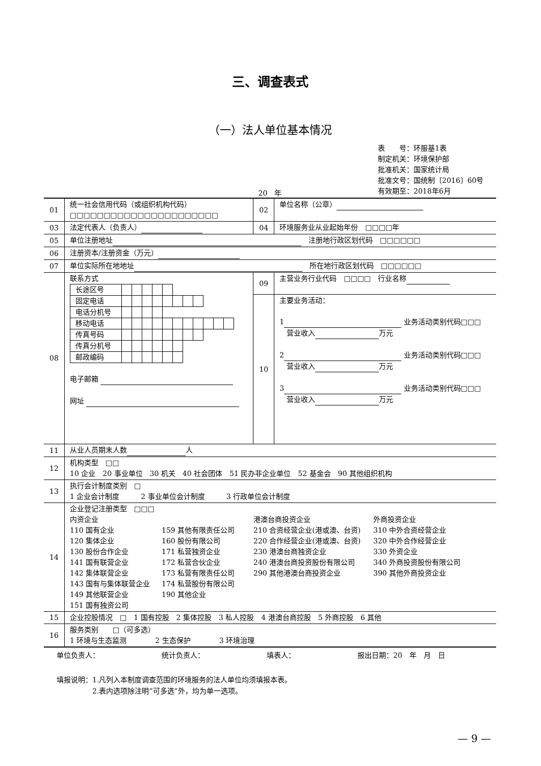三、调查表式
（一）法人单位基本情况
表　　号：环服基1表
制定机关：环境保护部
批准机关：国家统计局
批准文号：国统制〔2016〕60号
有效期至：2018年6月
20　年
| 01 | 统一社会信用代码（或组织机构代码） □□□□□□□□□□□□□□□□□□□□□□ | 02 | 单位名称（公章） |
| 03 | 法定代表人（负责人） | 04 | 环境服务业从业起始年份 □□□□年 |
| 05 | 单位注册地址 注册地行政区划代码 □□□□□□ | | |
| 06 | 注册资本/注册资金（万元） | | |
| 07 | 单位实际所在地地址 所在地行政区划代码 □□□□□□ | | |
| 08 | 联系方式 / 长途区号 / / / / / / / / / / / / / 固定电话 / / / / / / / / / / / / / 电话分机号 / / / / / / / / / / / / / 移动电话 / / / / / / / / / / / / / 传真号码 / / / / / / / / / / / / / 传真分机号 / / / / / / / / / / / / / 邮政编码 / / / / / / / / / / / / 电子邮箱 网址 | 09 | 主营业务行业代码 □□□□ 行业名称 |
| | | 10 | 主要业务活动： 1 业务活动类别代码□□□ 营业收入 万元 2 业务活动类别代码□□□ 营业收入 万元 3 业务活动类别代码□□□ 营业收入 万元 |
| 11 | 从业人员期末人数 人 | | |
| 12 | 机构类型 □□ 10 企业 20 事业单位 30 机关 40 社会团体 51 民办非企业单位 52 基金会 90 其他组织机构 | | |
| 13 | 执行会计制度类别 □ 1 企业会计制度 2 事业单位会计制度 3 行政单位会计制度 | | |
| 14 | 企业登记注册类型 □□□ 内资企业 港澳台商投资企业 外商投资企业 110 国有企业 159 其他有限责任公司 210 合资经营企业(港或澳、台资) 310 中外合资经营企业 120 集体企业 160 股份有限公司 220 合作经营企业(港或澳、台资) 320 中外合作经营企业 130 股份合作企业 171 私营独资企业 230 港澳台商独资企业 330 外资企业 141 国有联营企业 172 私营合伙企业 240 港澳台商投资股份有限公司 340 外商投资股份有限公司 142 集体联营企业 173 私营有限责任公司 290 其他港澳台商投资企业 390 其他外商投资企业 143 国有与集体联营企业 174 私营股份有限公司 149 其他联营企业 190 其他企业 151 国有独资公司 | | |
| 15 | 企业控股情况 □ 1 国有控股 2 集体控股 3 私人控股 4 港澳台商控股 5 外商控股 6 其他 | | |
| 16 | 服务类别 □（可多选） 1 环境与生态监测 2 生态保护 3 环境治理 | | |
单位负责人： 统计负责人： 填表人： 报出日期：20　年　月　日
填报说明：1.凡列入本制度调查范围的环境服务的法人单位均须填报本表。
　　　　　2.表内选项除注明“可多选”外，均为单一选项。
— 9 —